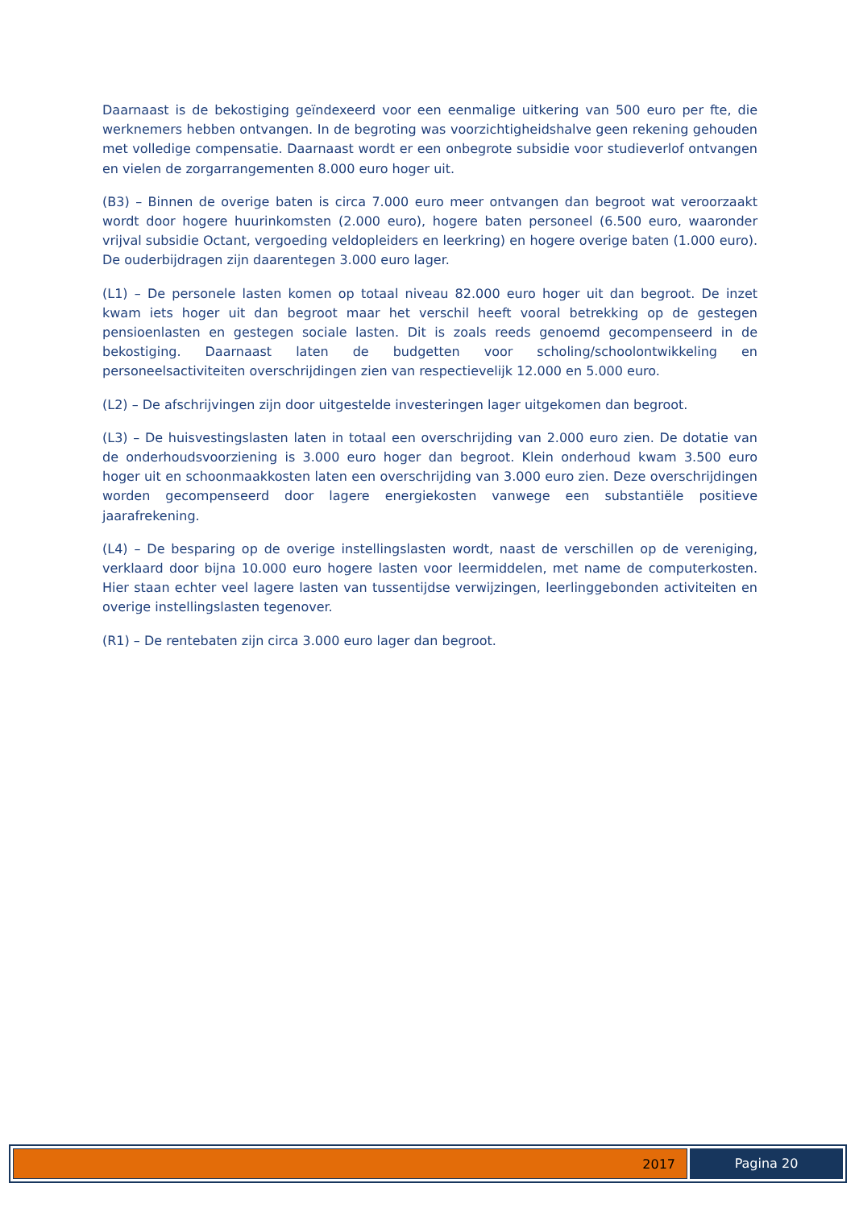Daarnaast is de bekostiging geïndexeerd voor een eenmalige uitkering van 500 euro per fte, die werknemers hebben ontvangen. In de begroting was voorzichtigheidshalve geen rekening gehouden met volledige compensatie. Daarnaast wordt er een onbegrote subsidie voor studieverlof ontvangen en vielen de zorgarrangementen 8.000 euro hoger uit.
(B3) – Binnen de overige baten is circa 7.000 euro meer ontvangen dan begroot wat veroorzaakt wordt door hogere huurinkomsten (2.000 euro), hogere baten personeel (6.500 euro, waaronder vrijval subsidie Octant, vergoeding veldopleiders en leerkring) en hogere overige baten (1.000 euro). De ouderbijdragen zijn daarentegen 3.000 euro lager.
(L1) – De personele lasten komen op totaal niveau 82.000 euro hoger uit dan begroot. De inzet kwam iets hoger uit dan begroot maar het verschil heeft vooral betrekking op de gestegen pensioenlasten en gestegen sociale lasten. Dit is zoals reeds genoemd gecompenseerd in de bekostiging. Daarnaast laten de budgetten voor scholing/schoolontwikkeling en personeelsactiviteiten overschrijdingen zien van respectievelijk 12.000 en 5.000 euro.
(L2) – De afschrijvingen zijn door uitgestelde investeringen lager uitgekomen dan begroot.
(L3) – De huisvestingslasten laten in totaal een overschrijding van 2.000 euro zien. De dotatie van de onderhoudsvoorziening is 3.000 euro hoger dan begroot. Klein onderhoud kwam 3.500 euro hoger uit en schoonmaakkosten laten een overschrijding van 3.000 euro zien. Deze overschrijdingen worden gecompenseerd door lagere energiekosten vanwege een substantiële positieve jaarafrekening.
(L4) – De besparing op de overige instellingslasten wordt, naast de verschillen op de vereniging, verklaard door bijna 10.000 euro hogere lasten voor leermiddelen, met name de computerkosten. Hier staan echter veel lagere lasten van tussentijdse verwijzingen, leerlinggebonden activiteiten en overige instellingslasten tegenover.
(R1) – De rentebaten zijn circa 3.000 euro lager dan begroot.
2017 Pagina 20